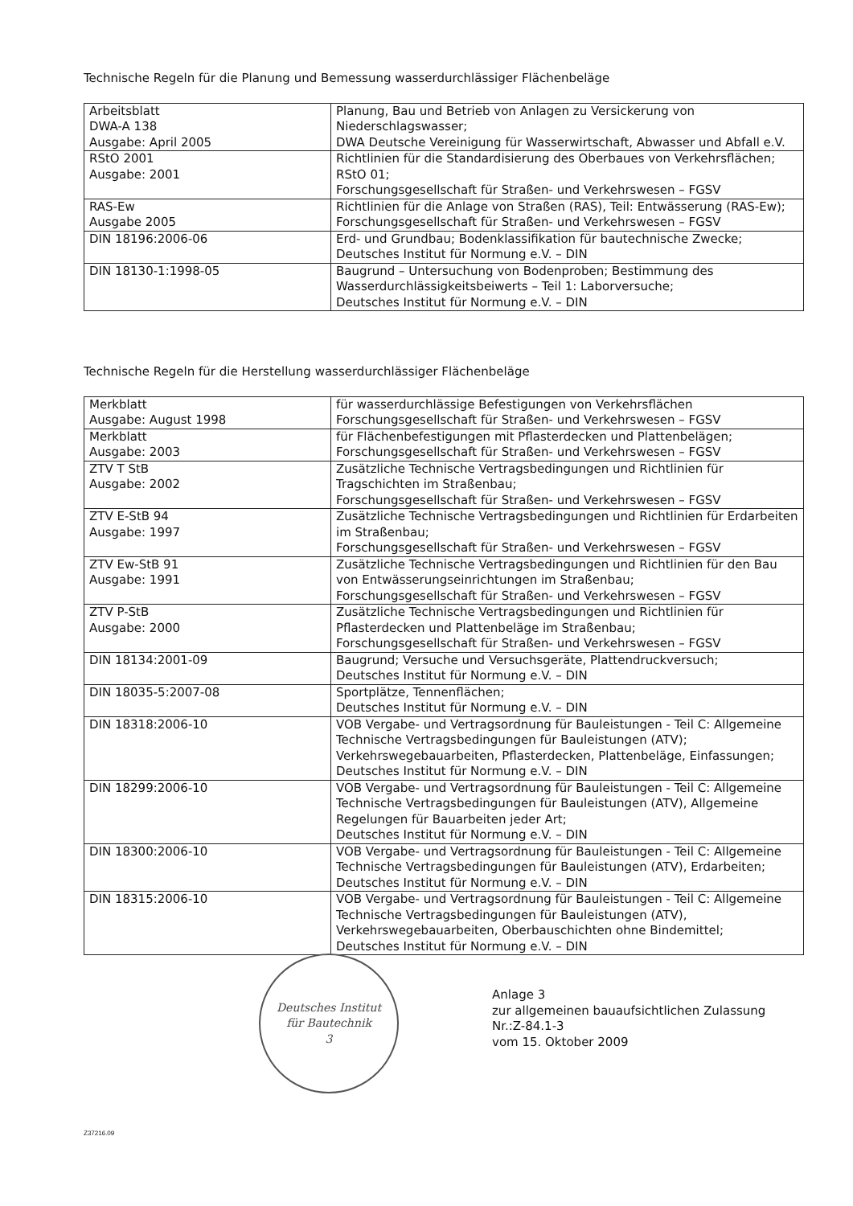Technische Regeln für die Planung und Bemessung wasserdurchlässiger Flächenbeläge
| Arbeitsblatt DWA-A 138 Ausgabe: April 2005 | Planung, Bau und Betrieb von Anlagen zu Versickerung von Niederschlagswasser; DWA Deutsche Vereinigung für Wasserwirtschaft, Abwasser und Abfall e.V. |
| RStO 2001 Ausgabe: 2001 | Richtlinien für die Standardisierung des Oberbaues von Verkehrsflächen; RStO 01; Forschungsgesellschaft für Straßen- und Verkehrswesen – FGSV |
| RAS-Ew Ausgabe 2005 | Richtlinien für die Anlage von Straßen (RAS), Teil: Entwässerung (RAS-Ew); Forschungsgesellschaft für Straßen- und Verkehrswesen – FGSV |
| DIN 18196:2006-06 | Erd- und Grundbau; Bodenklassifikation für bautechnische Zwecke; Deutsches Institut für Normung e.V. – DIN |
| DIN 18130-1:1998-05 | Baugrund – Untersuchung von Bodenproben; Bestimmung des Wasserdurchlässigkeitsbeiwerts – Teil 1: Laborversuche; Deutsches Institut für Normung e.V. – DIN |
Technische Regeln für die Herstellung wasserdurchlässiger Flächenbeläge
| Merkblatt Ausgabe: August 1998 | für wasserdurchlässige Befestigungen von Verkehrsflächen Forschungsgesellschaft für Straßen- und Verkehrswesen – FGSV |
| Merkblatt Ausgabe: 2003 | für Flächenbefestigungen mit Pflasterdecken und Plattenbelägen; Forschungsgesellschaft für Straßen- und Verkehrswesen – FGSV |
| ZTV T StB Ausgabe: 2002 | Zusätzliche Technische Vertragsbedingungen und Richtlinien für Tragschichten im Straßenbau; Forschungsgesellschaft für Straßen- und Verkehrswesen – FGSV |
| ZTV E-StB 94 Ausgabe: 1997 | Zusätzliche Technische Vertragsbedingungen und Richtlinien für Erdarbeiten im Straßenbau; Forschungsgesellschaft für Straßen- und Verkehrswesen – FGSV |
| ZTV Ew-StB 91 Ausgabe: 1991 | Zusätzliche Technische Vertragsbedingungen und Richtlinien für den Bau von Entwässerungseinrichtungen im Straßenbau; Forschungsgesellschaft für Straßen- und Verkehrswesen – FGSV |
| ZTV P-StB Ausgabe: 2000 | Zusätzliche Technische Vertragsbedingungen und Richtlinien für Pflasterdecken und Plattenbeläge im Straßenbau; Forschungsgesellschaft für Straßen- und Verkehrswesen – FGSV |
| DIN 18134:2001-09 | Baugrund; Versuche und Versuchsgeräte, Plattendruckversuch; Deutsches Institut für Normung e.V. – DIN |
| DIN 18035-5:2007-08 | Sportplätze, Tennenflächen; Deutsches Institut für Normung e.V. – DIN |
| DIN 18318:2006-10 | VOB Vergabe- und Vertragsordnung für Bauleistungen - Teil C: Allgemeine Technische Vertragsbedingungen für Bauleistungen (ATV); Verkehrswegebauarbeiten, Pflasterdecken, Plattenbeläge, Einfassungen; Deutsches Institut für Normung e.V. – DIN |
| DIN 18299:2006-10 | VOB Vergabe- und Vertragsordnung für Bauleistungen - Teil C: Allgemeine Technische Vertragsbedingungen für Bauleistungen (ATV), Allgemeine Regelungen für Bauarbeiten jeder Art; Deutsches Institut für Normung e.V. – DIN |
| DIN 18300:2006-10 | VOB Vergabe- und Vertragsordnung für Bauleistungen - Teil C: Allgemeine Technische Vertragsbedingungen für Bauleistungen (ATV), Erdarbeiten; Deutsches Institut für Normung e.V. – DIN |
| DIN 18315:2006-10 | VOB Vergabe- und Vertragsordnung für Bauleistungen - Teil C: Allgemeine Technische Vertragsbedingungen für Bauleistungen (ATV), Verkehrswegebauarbeiten, Oberbauschichten ohne Bindemittel; Deutsches Institut für Normung e.V. – DIN |
Anlage 3
zur allgemeinen bauaufsichtlichen Zulassung
Nr.:Z-84.1-3
vom 15. Oktober 2009
Deutsches Institut
für Bautechnik
3
Z37216.09